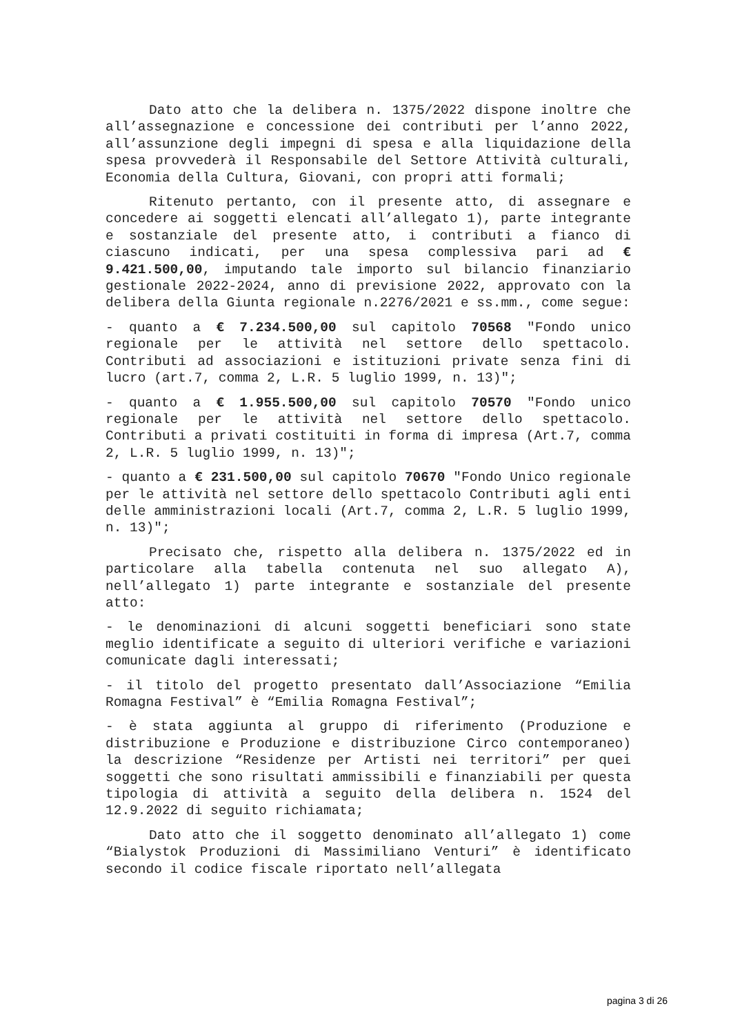Dato atto che la delibera n. 1375/2022 dispone inoltre che all’assegnazione e concessione dei contributi per l’anno 2022, all’assunzione degli impegni di spesa e alla liquidazione della spesa provvederà il Responsabile del Settore Attività culturali, Economia della Cultura, Giovani, con propri atti formali;
Ritenuto pertanto, con il presente atto, di assegnare e concedere ai soggetti elencati all’allegato 1), parte integrante e sostanziale del presente atto, i contributi a fianco di ciascuno indicati, per una spesa complessiva pari ad € 9.421.500,00, imputando tale importo sul bilancio finanziario gestionale 2022-2024, anno di previsione 2022, approvato con la delibera della Giunta regionale n.2276/2021 e ss.mm., come segue:
- quanto a € 7.234.500,00 sul capitolo 70568 "Fondo unico regionale per le attività nel settore dello spettacolo. Contributi ad associazioni e istituzioni private senza fini di lucro (art.7, comma 2, L.R. 5 luglio 1999, n. 13)";
- quanto a € 1.955.500,00 sul capitolo 70570 "Fondo unico regionale per le attività nel settore dello spettacolo. Contributi a privati costituiti in forma di impresa (Art.7, comma 2, L.R. 5 luglio 1999, n. 13)";
- quanto a € 231.500,00 sul capitolo 70670 "Fondo Unico regionale per le attività nel settore dello spettacolo Contributi agli enti delle amministrazioni locali (Art.7, comma 2, L.R. 5 luglio 1999, n. 13)";
Precisato che, rispetto alla delibera n. 1375/2022 ed in particolare alla tabella contenuta nel suo allegato A), nell’allegato 1) parte integrante e sostanziale del presente atto:
- le denominazioni di alcuni soggetti beneficiari sono state meglio identificate a seguito di ulteriori verifiche e variazioni comunicate dagli interessati;
- il titolo del progetto presentato dall’Associazione “Emilia Romagna Festival” è “Emilia Romagna Festival”;
- è stata aggiunta al gruppo di riferimento (Produzione e distribuzione e Produzione e distribuzione Circo contemporaneo) la descrizione “Residenze per Artisti nei territori” per quei soggetti che sono risultati ammissibili e finanziabili per questa tipologia di attività a seguito della delibera n. 1524 del 12.9.2022 di seguito richiamata;
Dato atto che il soggetto denominato all’allegato 1) come “Bialystok Produzioni di Massimiliano Venturi” è identificato secondo il codice fiscale riportato nell’allegata
pagina 3 di 26